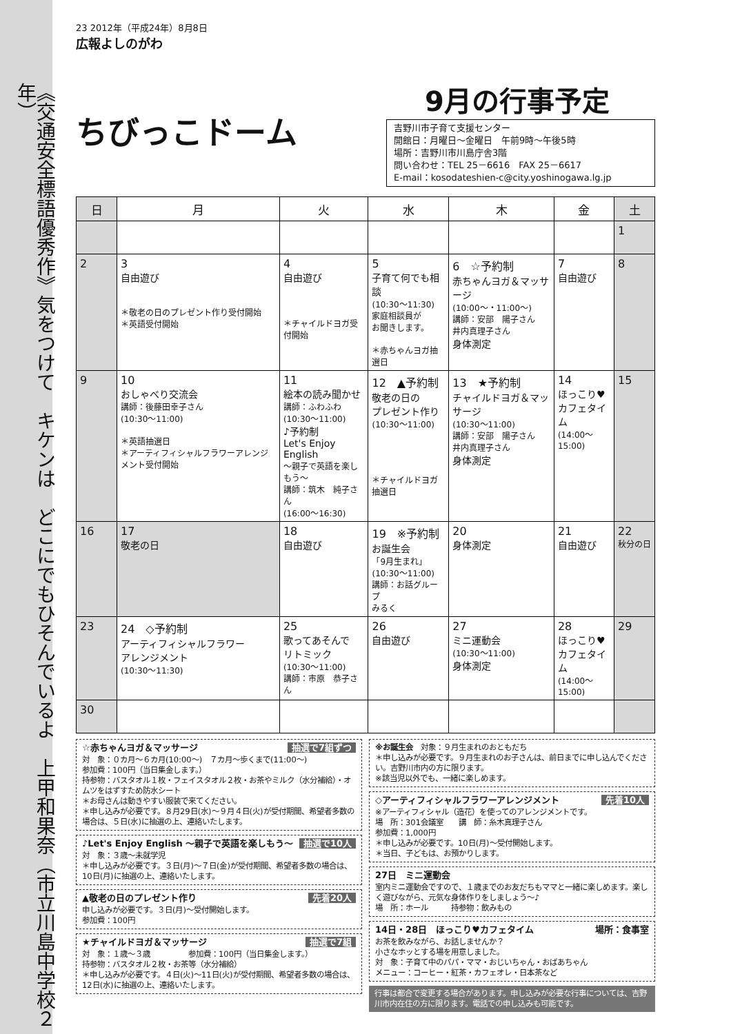《交通安全標語優秀作》気をつけて　キケンは　どこにでもひそんでいるよ　上甲和果奈（市立川島中学校２年）
23 2012年（平成24年）8月8日
広報よしのがわ
ちびっこドーム
9月の行事予定
吉野川市子育て支援センター
開館日：月曜日～金曜日　午前9時～午後5時
場所：吉野川市川島庁舎3階
問い合わせ：TEL 25－6616　FAX 25－6617
E-mail：kosodateshien-c@city.yoshinogawa.lg.jp
| 日 | 月 | 火 | 水 | 木 | 金 | 土 |
| --- | --- | --- | --- | --- | --- | --- |
| | | | | | | 1 |
| 2 | 3 自由遊び ＊敬老の日のプレゼント作り受付開始 ＊英語受付開始 | 4 自由遊び ＊チャイルドヨガ受付開始 | 5 子育て何でも相談 (10:30～11:30) 家庭相談員が お聞きします。 ＊赤ちゃんヨガ抽選日 | 6 ☆予約制 赤ちゃんヨガ＆マッサージ (10:00～・11:00～) 講師：安部 陽子さん 井内真理子さん 身体測定 | 7 自由遊び | 8 |
| 9 | 10 おしゃべり交流会 講師：後藤田幸子さん (10:30～11:00) ＊英語抽選日 ＊アーティフィシャルフラワーアレンジメント受付開始 | 11 絵本の読み聞かせ 講師：ふわふわ (10:30～11:00) ♪予約制 Let's Enjoy English ～親子で英語を楽しもう～ 講師：筑木 純子さん (16:00～16:30) | 12 ▲予約制 敬老の日の プレゼント作り (10:30～11:00) ＊チャイルドヨガ抽選日 | 13 ★予約制 チャイルドヨガ＆マッサージ (10:30～11:00) 講師：安部 陽子さん 井内真理子さん 身体測定 | 14 ほっこり♥ カフェタイム (14:00～15:00) | 15 |
| 16 | 17 敬老の日 | 18 自由遊び | 19 ※予約制 お誕生会 「9月生まれ」 (10:30～11:00) 講師：お話グループ みるく | 20 身体測定 | 21 自由遊び | 22 秋分の日 |
| 23 | 24 ◇予約制 アーティフィシャルフラワー アレンジメント (10:30～11:30) | 25 歌ってあそんで リトミック (10:30～11:00) 講師：市原 恭子さん | 26 自由遊び | 27 ミニ運動会 (10:30～11:00) 身体測定 | 28 ほっこり♥ カフェタイム (14:00～15:00) | 29 |
| 30 | | | | | | |
☆赤ちゃんヨガ＆マッサージ 抽選で7組ずつ
対　象：０カ月～６カ月(10:00～)　７カ月～歩くまで(11:00～)
参加費：100円（当日集金します。）
持参物：バスタオル１枚・フェイスタオル２枚・お茶やミルク（水分補給）・オムツをはずすため防水シート
＊お母さんは動きやすい服装で来てください。
＊申し込みが必要です。８月29日(水)～９月４日(火)が受付期間、希望者多数の場合は、５日(水)に抽選の上、連絡いたします。
♪Let's Enjoy English ～親子で英語を楽しもう～ 抽選で10人
対　象：３歳～未就学児
＊申し込みが必要です。３日(月)～７日(金)が受付期間、希望者多数の場合は、10日(月)に抽選の上、連絡いたします。
▲敬老の日のプレゼント作り 先着20人
申し込みが必要です。３日(月)～受付開始します。
参加費：100円
★チャイルドヨガ＆マッサージ 抽選で7組
対　象：１歳～３歳　　　　　参加費：100円（当日集金します。）
持参物：バスタオル２枚・お茶等（水分補給）
＊申し込みが必要です。４日(火)～11日(火)が受付期間、希望者多数の場合は、12日(水)に抽選の上、連絡いたします。
※お誕生会　対象：９月生まれのおともだち
＊申し込みが必要です。９月生まれのお子さんは、前日までに申し込んでください。吉野川市内の方に限ります。
※該当児以外でも、一緒に楽しめます。
◇アーティフィシャルフラワーアレンジメント 先着10人
※アーティフィシャル（造花）を使ってのアレンジメントです。
場　所：301会議室　　講　師：糸木真理子さん
参加費：1,000円
＊申し込みが必要です。10日(月)～受付開始します。
＊当日、子どもは、お預かりします。
27日　ミニ運動会
室内ミニ運動会ですので、１歳までのお友だちもママと一緒に楽しめます。楽しく遊びながら、元気な身体作りをしましょう～♪
場　所：ホール　　　持参物：飲みもの
14日・28日　ほっこり♥カフェタイム 場所：食事室
お茶を飲みながら、お話しませんか？
小さなホッとする場を用意しました。
対　象：子育て中のパパ・ママ・おじいちゃん・おばあちゃん
メニュー：コーヒー・紅茶・カフェオレ・日本茶など
行事は都合で変更する場合があります。申し込みが必要な行事については、吉野川市内在住の方に限ります。電話での申し込みも可能です。